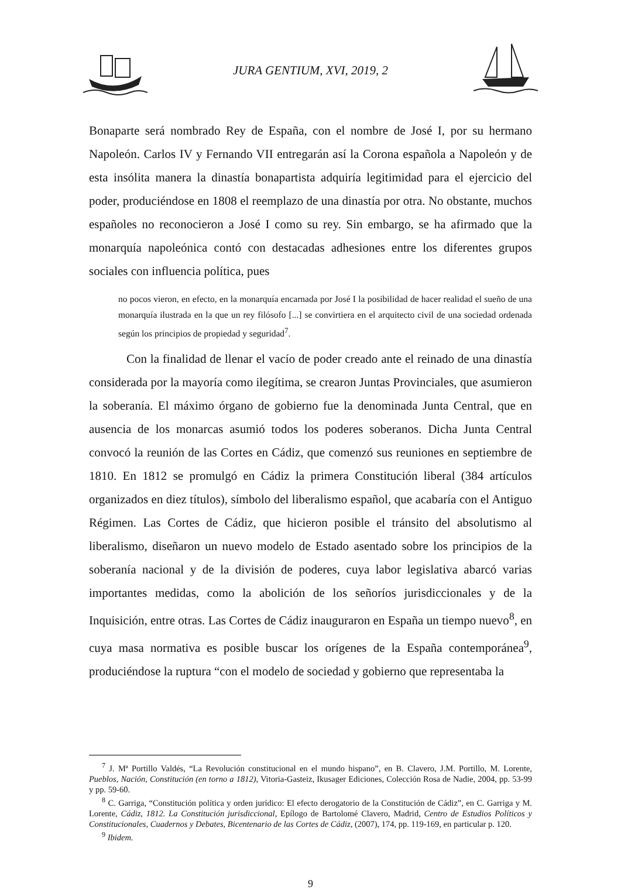JURA GENTIUM, XVI, 2019, 2
Bonaparte será nombrado Rey de España, con el nombre de José I, por su hermano Napoleón. Carlos IV y Fernando VII entregarán así la Corona española a Napoleón y de esta insólita manera la dinastía bonapartista adquiría legitimidad para el ejercicio del poder, produciéndose en 1808 el reemplazo de una dinastía por otra. No obstante, muchos españoles no reconocieron a José I como su rey. Sin embargo, se ha afirmado que la monarquía napoleónica contó con destacadas adhesiones entre los diferentes grupos sociales con influencia política, pues
no pocos vieron, en efecto, en la monarquía encarnada por José I la posibilidad de hacer realidad el sueño de una monarquía ilustrada en la que un rey filósofo [...] se convirtiera en el arquitecto civil de una sociedad ordenada según los principios de propiedad y seguridad<sup>7</sup>.
Con la finalidad de llenar el vacío de poder creado ante el reinado de una dinastía considerada por la mayoría como ilegítima, se crearon Juntas Provinciales, que asumieron la soberanía. El máximo órgano de gobierno fue la denominada Junta Central, que en ausencia de los monarcas asumió todos los poderes soberanos. Dicha Junta Central convocó la reunión de las Cortes en Cádiz, que comenzó sus reuniones en septiembre de 1810. En 1812 se promulgó en Cádiz la primera Constitución liberal (384 artículos organizados en diez títulos), símbolo del liberalismo español, que acabaría con el Antiguo Régimen. Las Cortes de Cádiz, que hicieron posible el tránsito del absolutismo al liberalismo, diseñaron un nuevo modelo de Estado asentado sobre los principios de la soberanía nacional y de la división de poderes, cuya labor legislativa abarcó varias importantes medidas, como la abolición de los señoríos jurisdiccionales y de la Inquisición, entre otras. Las Cortes de Cádiz inauguraron en España un tiempo nuevo<sup>8</sup>, en cuya masa normativa es posible buscar los orígenes de la España contemporánea<sup>9</sup>, produciéndose la ruptura “con el modelo de sociedad y gobierno que representaba la
<sup>7</sup> J. Mª Portillo Valdés, “La Revolución constitucional en el mundo hispano”, en B. Clavero, J.M. Portillo, M. Lorente, Pueblos, Nación, Constitución (en torno a 1812), Vitoria-Gasteiz, Ikusager Ediciones, Colección Rosa de Nadie, 2004, pp. 53-99 y pp. 59-60.
<sup>8</sup> C. Garriga, “Constitución política y orden jurídico: El efecto derogatorio de la Constitución de Cádiz”, en C. Garriga y M. Lorente, Cádiz, 1812. La Constitución jurisdiccional, Epílogo de Bartolomé Clavero, Madrid, Centro de Estudios Políticos y Constitucionales, Cuadernos y Debates, Bicentenario de las Cortes de Cádiz, (2007), 174, pp. 119-169, en particular p. 120.
<sup>9</sup> Ibidem.
9